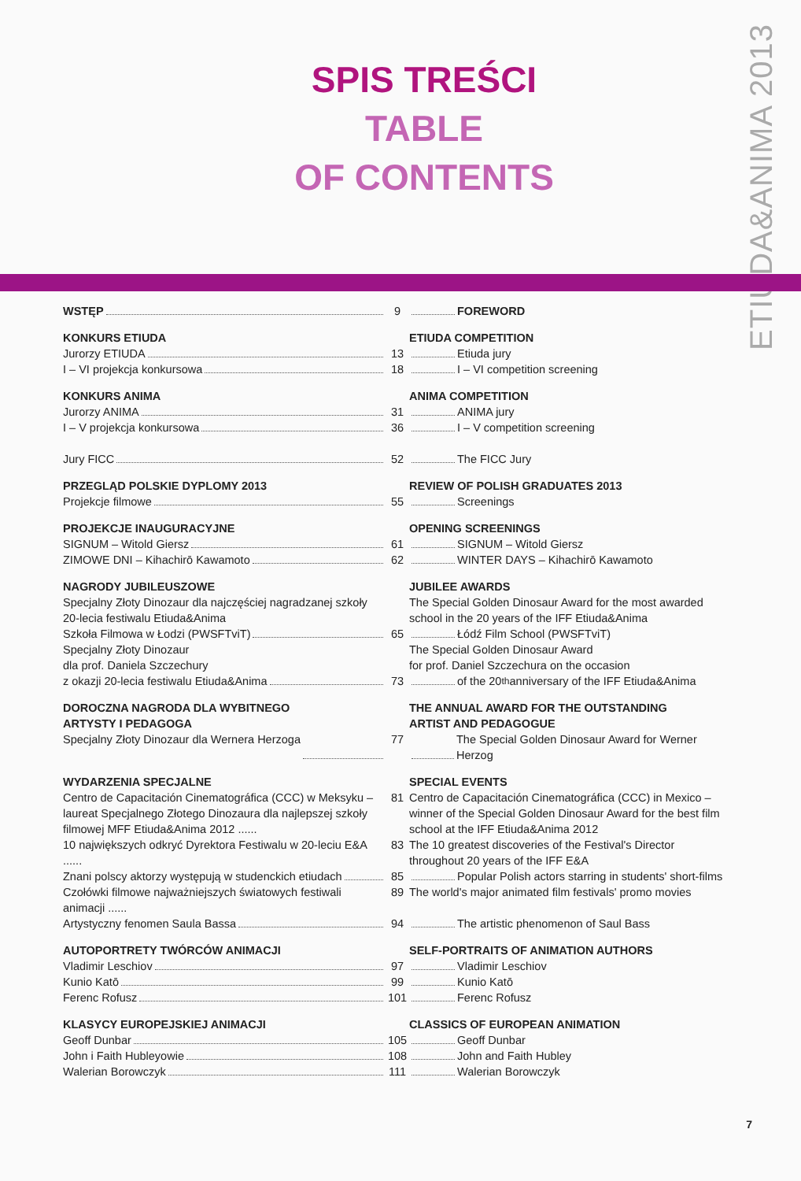ETIUDA&ANIMA 2013
SPIS TREŚCI
TABLE
OF CONTENTS
WSTĘP 9 FOREWORD
KONKURS ETIUDA ETIUDA COMPETITION
Jurorzy ETIUDA 13 Etiuda jury
I – VI projekcja konkursowa 18 I – VI competition screening
KONKURS ANIMA ANIMA COMPETITION
Jurorzy ANIMA 31 ANIMA jury
I – V projekcja konkursowa 36 I – V competition screening
Jury FICC 52 The FICC Jury
PRZEGLĄD POLSKIE DYPLOMY 2013 REVIEW OF POLISH GRADUATES 2013
Projekcje filmowe 55 Screenings
PROJEKCJE INAUGURACYJNE OPENING SCREENINGS
SIGNUM – Witold Giersz 61 SIGNUM – Witold Giersz
ZIMOWE DNI – Kihachirō Kawamoto 62 WINTER DAYS – Kihachirō Kawamoto
NAGRODY JUBILEUSZOWE JUBILEE AWARDS
Specjalny Złoty Dinozaur dla najczęściej nagradzanej szkoły 20-lecia festiwalu Etiuda&Anima
The Special Golden Dinosaur Award for the most awarded school in the 20 years of the IFF Etiuda&Anima
Szkoła Filmowa w Łodzi (PWSFTviT) 65 Łódź Film School (PWSFTviT)
Specjalny Złoty Dinozaur
dla prof. Daniela Szczechury
The Special Golden Dinosaur Award
for prof. Daniel Szczechura on the occasion
z okazji 20-lecia festiwalu Etiuda&Anima 73 of the 20<sup>th</sup> anniversary of the IFF Etiuda&Anima
DOROCZNA NAGRODA DLA WYBITNEGO
ARTYSTY I PEDAGOGA
THE ANNUAL AWARD FOR THE OUTSTANDING
ARTIST AND PEDAGOGUE
Specjalny Złoty Dinozaur dla Wernera Herzoga 77 The Special Golden Dinosaur Award for Werner Herzog
WYDARZENIA SPECJALNE SPECIAL EVENTS
Centro de Capacitación Cinematográfica (CCC) w Meksyku – laureat Specjalnego Złotego Dinozaura dla najlepszej szkoły filmowej MFF Etiuda&Anima 2012 ......
81 Centro de Capacitación Cinematográfica (CCC) in Mexico – winner of the Special Golden Dinosaur Award for the best film school at the IFF Etiuda&Anima 2012
10 największych odkryć Dyrektora Festiwalu w 20-leciu E&A ......
83 The 10 greatest discoveries of the Festival's Director throughout 20 years of the IFF E&A
Znani polscy aktorzy występują w studenckich etiudach
85 Popular Polish actors starring in students' short-films
Czołówki filmowe najważniejszych światowych festiwali animacji ......
89 The world's major animated film festivals' promo movies
Artystyczny fenomen Saula Bassa 94 The artistic phenomenon of Saul Bass
AUTOPORTRETY TWÓRCÓW ANIMACJI SELF-PORTRAITS OF ANIMATION AUTHORS
Vladimir Leschiov 97 Vladimir Leschiov
Kunio Katō 99 Kunio Katō
Ferenc Rofusz 101 Ferenc Rofusz
KLASYCY EUROPEJSKIEJ ANIMACJI CLASSICS OF EUROPEAN ANIMATION
Geoff Dunbar 105 Geoff Dunbar
John i Faith Hubleyowie 108 John and Faith Hubley
Walerian Borowczyk 111 Walerian Borowczyk
7